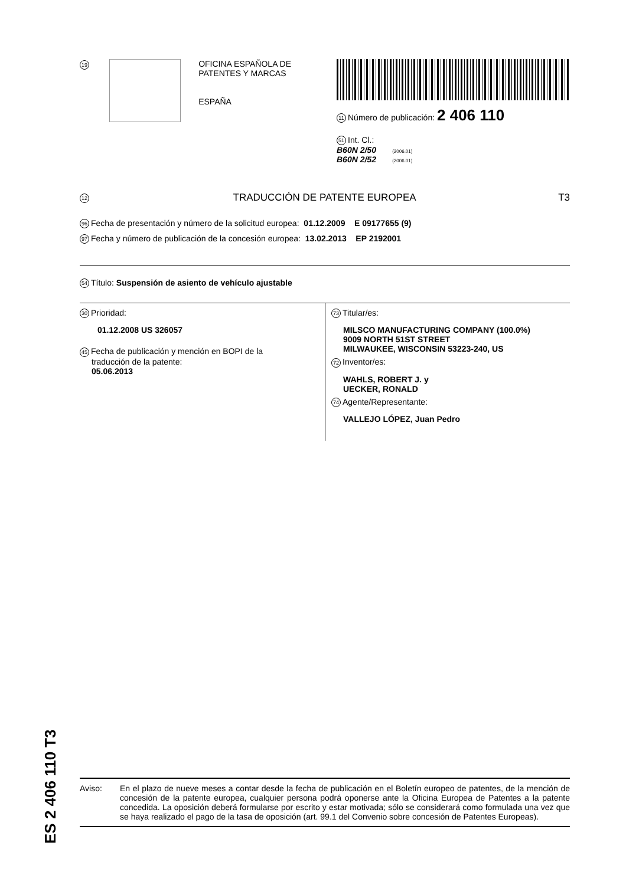19
OFICINA ESPAÑOLA DE
PATENTES Y MARCAS
ESPAÑA
11 Número de publicación: 2 406 110
51 Int. Cl.:
B60N 2/50 (2006.01)
B60N 2/52 (2006.01)
12 TRADUCCIÓN DE PATENTE EUROPEA T3
96 Fecha de presentación y número de la solicitud europea: 01.12.2009 E 09177655 (9)
97 Fecha y número de publicación de la concesión europea: 13.02.2013 EP 2192001
54 Título: Suspensión de asiento de vehículo ajustable
30 Prioridad:
01.12.2008 US 326057
45 Fecha de publicación y mención en BOPI de la
traducción de la patente:
05.06.2013
73 Titular/es:
MILSCO MANUFACTURING COMPANY (100.0%)
9009 NORTH 51ST STREET
MILWAUKEE, WISCONSIN 53223-240, US
72 Inventor/es:
WAHLS, ROBERT J. y
UECKER, RONALD
74 Agente/Representante:
VALLEJO LÓPEZ, Juan Pedro
ES 2 406 110 T3
Aviso: En el plazo de nueve meses a contar desde la fecha de publicación en el Boletín europeo de patentes, de la mención de concesión de la patente europea, cualquier persona podrá oponerse ante la Oficina Europea de Patentes a la patente concedida. La oposición deberá formularse por escrito y estar motivada; sólo se considerará como formulada una vez que se haya realizado el pago de la tasa de oposición (art. 99.1 del Convenio sobre concesión de Patentes Europeas).